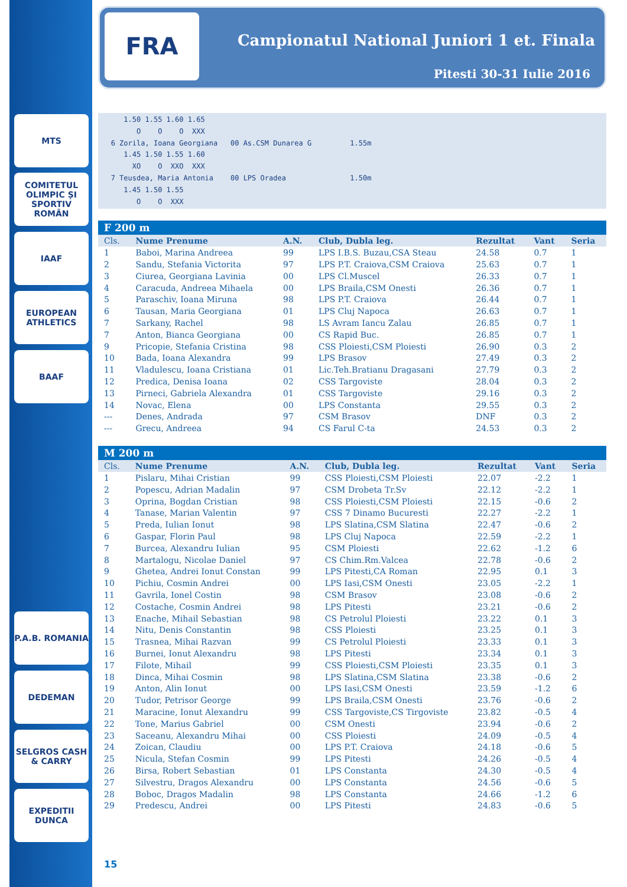MTS
COMITETUL OLIMPIC ȘI SPORTIV ROMÂN
IAAF
EUROPEAN ATHLETICS
BAAF
P.A.B. ROMANIA
DEDEMAN
SELGROS CASH & CARRY
EXPEDITII DUNCA
FRA
Campionatul National Juniori 1 et. Finala
Pitesti 30-31 Iulie 2016
      1.50 1.55 1.60 1.65
         O    O    O  XXX
   6 Zorila, Ioana Georgiana   00 As.CSM Dunarea G         1.55m
      1.45 1.50 1.55 1.60
        XO    O  XXO  XXX
   7 Teusdea, Maria Antonia    00 LPS Oradea               1.50m
      1.45 1.50 1.55
         O    O  XXX
F 200 m
| Cls. | Nume Prenume | A.N. | Club, Dubla leg. | Rezultat | Vant | Seria |
| --- | --- | --- | --- | --- | --- | --- |
| 1 | Baboi, Marina Andreea | 99 | LPS I.B.S. Buzau,CSA Steau | 24.58 | 0.7 | 1 |
| 2 | Sandu, Stefania Victorita | 97 | LPS P.T. Craiova,CSM Craiova | 25.63 | 0.7 | 1 |
| 3 | Ciurea, Georgiana Lavinia | 00 | LPS Cl.Muscel | 26.33 | 0.7 | 1 |
| 4 | Caracuda, Andreea Mihaela | 00 | LPS Braila,CSM Onesti | 26.36 | 0.7 | 1 |
| 5 | Paraschiv, Ioana Miruna | 98 | LPS P.T. Craiova | 26.44 | 0.7 | 1 |
| 6 | Tausan, Maria Georgiana | 01 | LPS Cluj Napoca | 26.63 | 0.7 | 1 |
| 7 | Sarkany, Rachel | 98 | LS Avram Iancu Zalau | 26.85 | 0.7 | 1 |
| 7 | Anton, Bianca Georgiana | 00 | CS Rapid Buc. | 26.85 | 0.7 | 1 |
| 9 | Pricopie, Stefania Cristina | 98 | CSS Ploiesti,CSM Ploiesti | 26.90 | 0.3 | 2 |
| 10 | Bada, Ioana Alexandra | 99 | LPS Brasov | 27.49 | 0.3 | 2 |
| 11 | Vladulescu, Ioana Cristiana | 01 | Lic.Teh.Bratianu Dragasani | 27.79 | 0.3 | 2 |
| 12 | Predica, Denisa Ioana | 02 | CSS Targoviste | 28.04 | 0.3 | 2 |
| 13 | Pirneci, Gabriela Alexandra | 01 | CSS Targoviste | 29.16 | 0.3 | 2 |
| 14 | Novac, Elena | 00 | LPS Constanta | 29.55 | 0.3 | 2 |
| --- | Denes, Andrada | 97 | CSM Brasov | DNF | 0.3 | 2 |
| --- | Grecu, Andreea | 94 | CS Farul C-ta | 24.53 | 0.3 | 2 |
M 200 m
| Cls. | Nume Prenume | A.N. | Club, Dubla leg. | Rezultat | Vant | Seria |
| --- | --- | --- | --- | --- | --- | --- |
| 1 | Pislaru, Mihai Cristian | 99 | CSS Ploiesti,CSM Ploiesti | 22.07 | -2.2 | 1 |
| 2 | Popescu, Adrian Madalin | 97 | CSM Drobeta Tr.Sv | 22.12 | -2.2 | 1 |
| 3 | Oprina, Bogdan Cristian | 98 | CSS Ploiesti,CSM Ploiesti | 22.15 | -0.6 | 2 |
| 4 | Tanase, Marian Valentin | 97 | CSS 7 Dinamo Bucuresti | 22.27 | -2.2 | 1 |
| 5 | Preda, Iulian Ionut | 98 | LPS Slatina,CSM Slatina | 22.47 | -0.6 | 2 |
| 6 | Gaspar, Florin Paul | 98 | LPS Cluj Napoca | 22.59 | -2.2 | 1 |
| 7 | Burcea, Alexandru Iulian | 95 | CSM Ploiesti | 22.62 | -1.2 | 6 |
| 8 | Martalogu, Nicolae Daniel | 97 | CS Chim.Rm.Valcea | 22.78 | -0.6 | 2 |
| 9 | Ghetea, Andrei Ionut Constan | 99 | LPS Pitesti,CA Roman | 22.95 | 0.1 | 3 |
| 10 | Pichiu, Cosmin Andrei | 00 | LPS Iasi,CSM Onesti | 23.05 | -2.2 | 1 |
| 11 | Gavrila, Ionel Costin | 98 | CSM Brasov | 23.08 | -0.6 | 2 |
| 12 | Costache, Cosmin Andrei | 98 | LPS Pitesti | 23.21 | -0.6 | 2 |
| 13 | Enache, Mihail Sebastian | 98 | CS Petrolul Ploiesti | 23.22 | 0.1 | 3 |
| 14 | Nitu, Denis Constantin | 98 | CSS Ploiesti | 23.25 | 0.1 | 3 |
| 15 | Trasnea, Mihai Razvan | 99 | CS Petrolul Ploiesti | 23.33 | 0.1 | 3 |
| 16 | Burnei, Ionut Alexandru | 98 | LPS Pitesti | 23.34 | 0.1 | 3 |
| 17 | Filote, Mihail | 99 | CSS Ploiesti,CSM Ploiesti | 23.35 | 0.1 | 3 |
| 18 | Dinca, Mihai Cosmin | 98 | LPS Slatina,CSM Slatina | 23.38 | -0.6 | 2 |
| 19 | Anton, Alin Ionut | 00 | LPS Iasi,CSM Onesti | 23.59 | -1.2 | 6 |
| 20 | Tudor, Petrisor George | 99 | LPS Braila,CSM Onesti | 23.76 | -0.6 | 2 |
| 21 | Maracine, Ionut Alexandru | 99 | CSS Targoviste,CS Tirgoviste | 23.82 | -0.5 | 4 |
| 22 | Tone, Marius Gabriel | 00 | CSM Onesti | 23.94 | -0.6 | 2 |
| 23 | Saceanu, Alexandru Mihai | 00 | CSS Ploiesti | 24.09 | -0.5 | 4 |
| 24 | Zoican, Claudiu | 00 | LPS P.T. Craiova | 24.18 | -0.6 | 5 |
| 25 | Nicula, Stefan Cosmin | 99 | LPS Pitesti | 24.26 | -0.5 | 4 |
| 26 | Birsa, Robert Sebastian | 01 | LPS Constanta | 24.30 | -0.5 | 4 |
| 27 | Silvestru, Dragos Alexandru | 00 | LPS Constanta | 24.56 | -0.6 | 5 |
| 28 | Boboc, Dragos Madalin | 98 | LPS Constanta | 24.66 | -1.2 | 6 |
| 29 | Predescu, Andrei | 00 | LPS Pitesti | 24.83 | -0.6 | 5 |
15